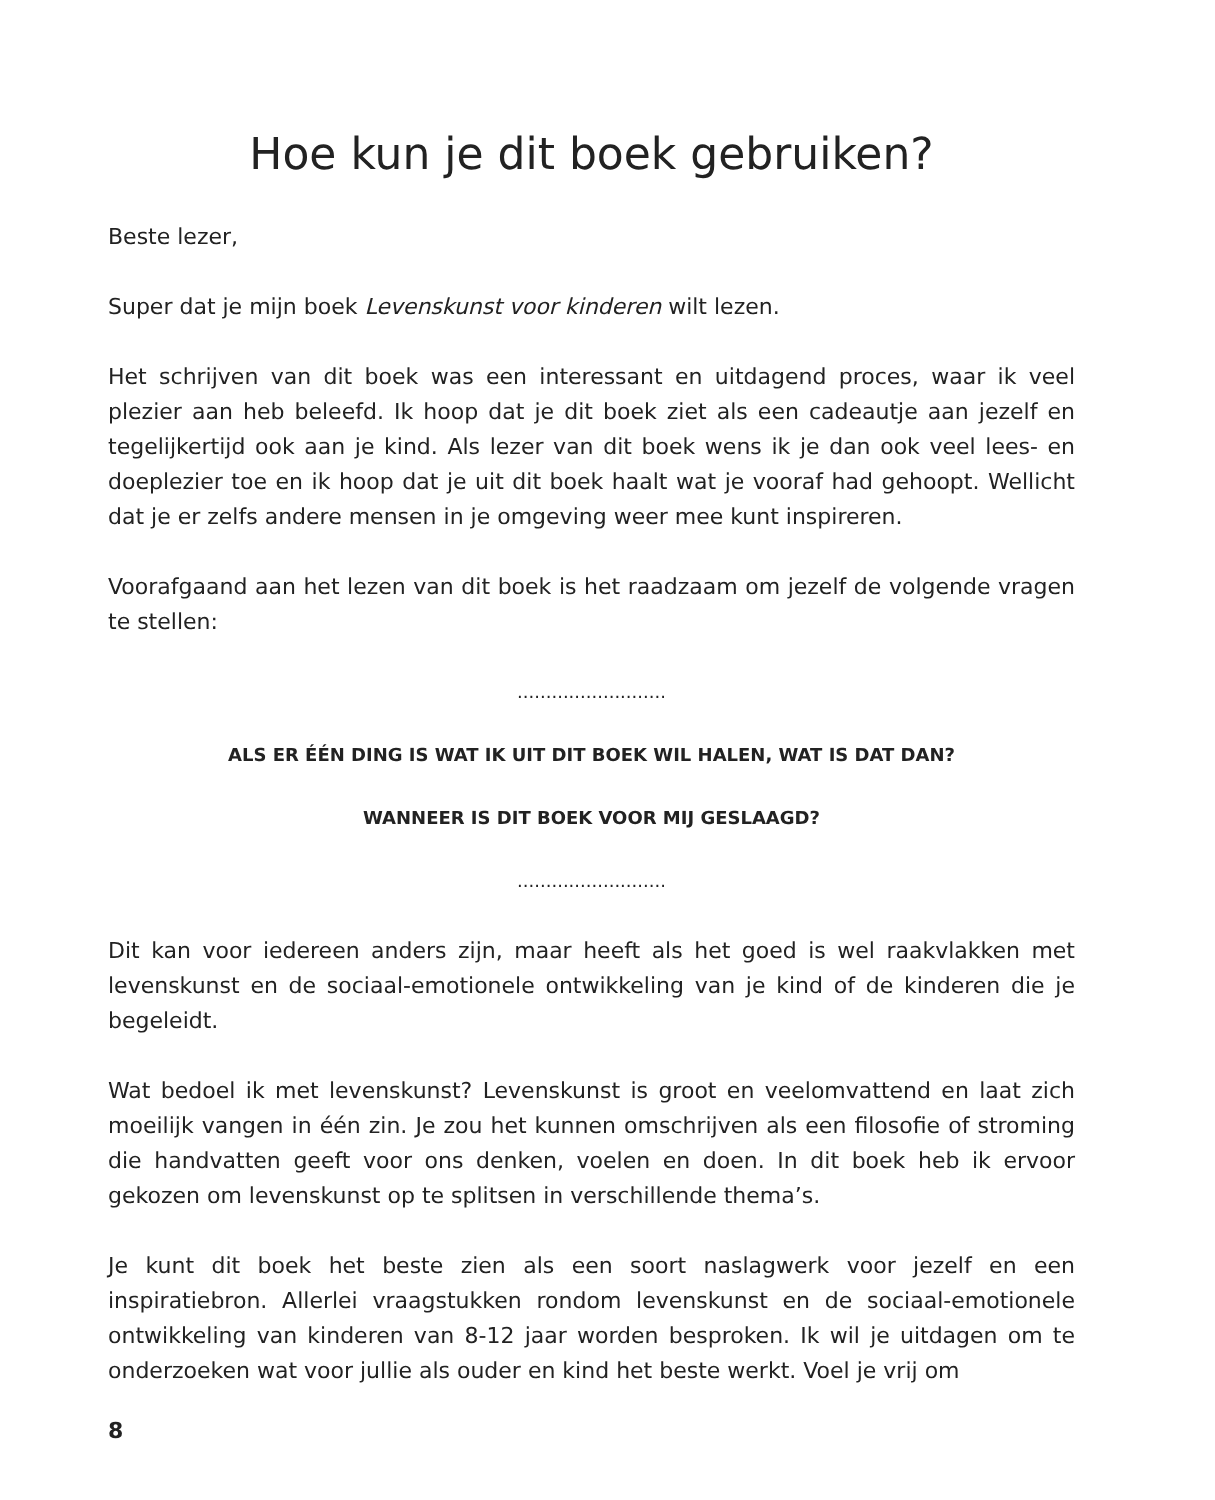Hoe kun je dit boek gebruiken?
Beste lezer,
Super dat je mijn boek Levenskunst voor kinderen wilt lezen.
Het schrijven van dit boek was een interessant en uitdagend proces, waar ik veel plezier aan heb beleefd. Ik hoop dat je dit boek ziet als een cadeautje aan jezelf en tegelijkertijd ook aan je kind. Als lezer van dit boek wens ik je dan ook veel lees- en doeplezier toe en ik hoop dat je uit dit boek haalt wat je vooraf had gehoopt. Wellicht dat je er zelfs andere mensen in je omgeving weer mee kunt inspireren.
Voorafgaand aan het lezen van dit boek is het raadzaam om jezelf de volgende vragen te stellen:
..........................
ALS ER ÉÉN DING IS WAT IK UIT DIT BOEK WIL HALEN, WAT IS DAT DAN?
WANNEER IS DIT BOEK VOOR MIJ GESLAAGD?
..........................
Dit kan voor iedereen anders zijn, maar heeft als het goed is wel raakvlakken met levenskunst en de sociaal-emotionele ontwikkeling van je kind of de kinderen die je begeleidt.
Wat bedoel ik met levenskunst? Levenskunst is groot en veelomvattend en laat zich moeilijk vangen in één zin. Je zou het kunnen omschrijven als een filosofie of stroming die handvatten geeft voor ons denken, voelen en doen. In dit boek heb ik ervoor gekozen om levenskunst op te splitsen in verschillende thema’s.
Je kunt dit boek het beste zien als een soort naslagwerk voor jezelf en een inspiratiebron. Allerlei vraagstukken rondom levenskunst en de sociaal-emotionele ontwikkeling van kinderen van 8-12 jaar worden besproken. Ik wil je uitdagen om te onderzoeken wat voor jullie als ouder en kind het beste werkt. Voel je vrij om
8